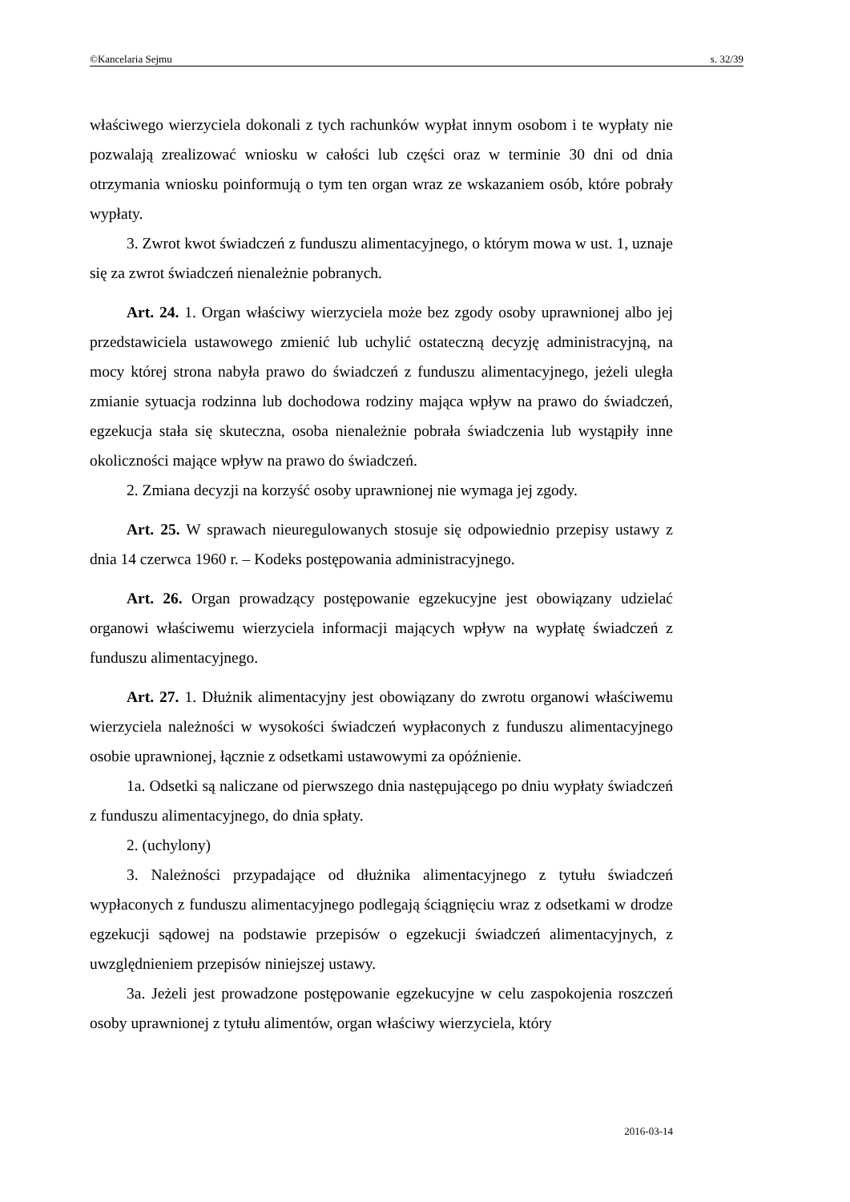©Kancelaria Sejmu s. 32/39
właściwego wierzyciela dokonali z tych rachunków wypłat innym osobom i te wypłaty nie pozwalają zrealizować wniosku w całości lub części oraz w terminie 30 dni od dnia otrzymania wniosku poinformują o tym ten organ wraz ze wskazaniem osób, które pobrały wypłaty.
3. Zwrot kwot świadczeń z funduszu alimentacyjnego, o którym mowa w ust. 1, uznaje się za zwrot świadczeń nienależnie pobranych.
Art. 24. 1. Organ właściwy wierzyciela może bez zgody osoby uprawnionej albo jej przedstawiciela ustawowego zmienić lub uchylić ostateczną decyzję administracyjną, na mocy której strona nabyła prawo do świadczeń z funduszu alimentacyjnego, jeżeli uległa zmianie sytuacja rodzinna lub dochodowa rodziny mająca wpływ na prawo do świadczeń, egzekucja stała się skuteczna, osoba nienależnie pobrała świadczenia lub wystąpiły inne okoliczności mające wpływ na prawo do świadczeń.
2. Zmiana decyzji na korzyść osoby uprawnionej nie wymaga jej zgody.
Art. 25. W sprawach nieuregulowanych stosuje się odpowiednio przepisy ustawy z dnia 14 czerwca 1960 r. – Kodeks postępowania administracyjnego.
Art. 26. Organ prowadzący postępowanie egzekucyjne jest obowiązany udzielać organowi właściwemu wierzyciela informacji mających wpływ na wypłatę świadczeń z funduszu alimentacyjnego.
Art. 27. 1. Dłużnik alimentacyjny jest obowiązany do zwrotu organowi właściwemu wierzyciela należności w wysokości świadczeń wypłaconych z funduszu alimentacyjnego osobie uprawnionej, łącznie z odsetkami ustawowymi za opóźnienie.
1a. Odsetki są naliczane od pierwszego dnia następującego po dniu wypłaty świadczeń z funduszu alimentacyjnego, do dnia spłaty.
2. (uchylony)
3. Należności przypadające od dłużnika alimentacyjnego z tytułu świadczeń wypłaconych z funduszu alimentacyjnego podlegają ściągnięciu wraz z odsetkami w drodze egzekucji sądowej na podstawie przepisów o egzekucji świadczeń alimentacyjnych, z uwzględnieniem przepisów niniejszej ustawy.
3a. Jeżeli jest prowadzone postępowanie egzekucyjne w celu zaspokojenia roszczeń osoby uprawnionej z tytułu alimentów, organ właściwy wierzyciela, który
2016-03-14